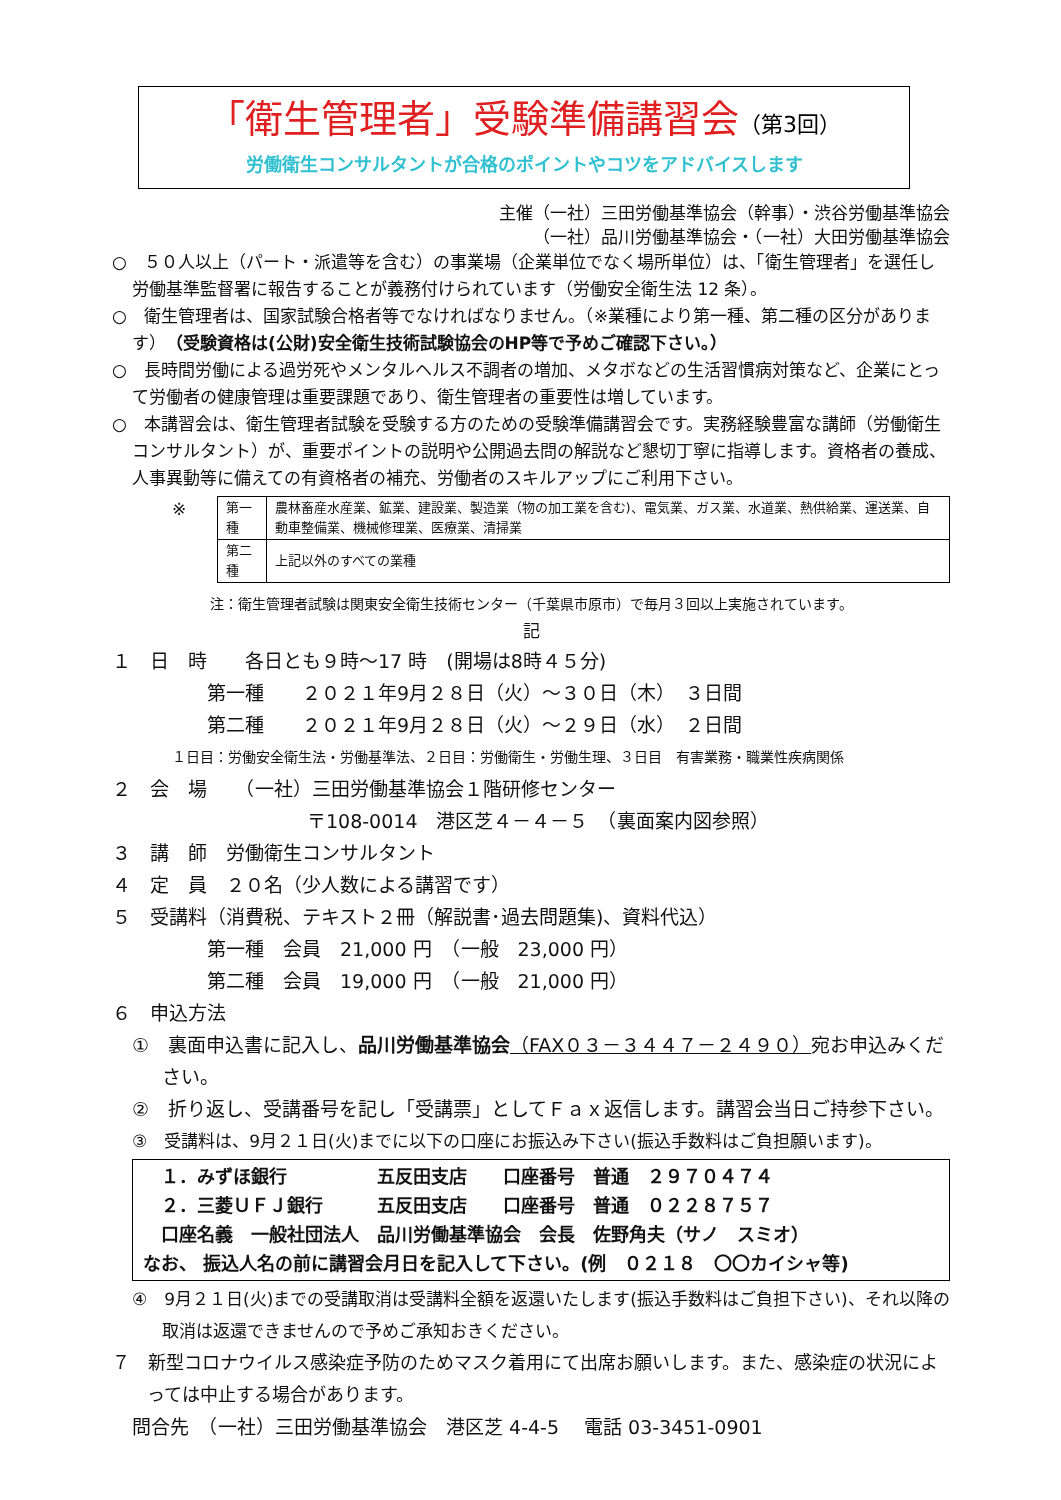「衛生管理者」受験準備講習会（第3回）
労働衛生コンサルタントが合格のポイントやコツをアドバイスします
主催（一社）三田労働基準協会（幹事）・渋谷労働基準協会
（一社）品川労働基準協会・（一社）大田労働基準協会
○　５０人以上（パート・派遣等を含む）の事業場（企業単位でなく場所単位）は、「衛生管理者」を選任し労働基準監督署に報告することが義務付けられています（労働安全衛生法 12 条）。
○　衛生管理者は、国家試験合格者等でなければなりません。（※業種により第一種、第二種の区分があります）（受験資格は(公財)安全衛生技術試験協会のHP等で予めご確認下さい。）
○　長時間労働による過労死やメンタルヘルス不調者の増加、メタボなどの生活習慣病対策など、企業にとって労働者の健康管理は重要課題であり、衛生管理者の重要性は増しています。
○　本講習会は、衛生管理者試験を受験する方のための受験準備講習会です。実務経験豊富な講師（労働衛生コンサルタント）が、重要ポイントの説明や公開過去問の解説など懇切丁寧に指導します。資格者の養成、人事異動等に備えての有資格者の補充、労働者のスキルアップにご利用下さい。
※
| 第一種 | 農林畜産水産業、鉱業、建設業、製造業（物の加工業を含む)、電気業、ガス業、水道業、熱供給業、運送業、自動車整備業、機械修理業、医療業、清掃業 |
| 第二種 | 上記以外のすべての業種 |
注：衛生管理者試験は関東安全衛生技術センター（千葉県市原市）で毎月３回以上実施されています。
記
１　日　時　　各日とも９時～17 時　(開場は8時４５分)
第一種　　２０２１年9月２８日（火）～３０日（木）　３日間
第二種　　２０２１年9月２８日（火）～２９日（水）　２日間
１日目：労働安全衛生法・労働基準法、２日目：労働衛生・労働生理、３日目　有害業務・職業性疾病関係
２　会　場　　（一社）三田労働基準協会１階研修センター
〒108-0014　港区芝４－４－５　（裏面案内図参照）
３　講　師　労働衛生コンサルタント
４　定　員　２０名（少人数による講習です）
５　受講料（消費税、テキスト２冊（解説書･過去問題集)、資料代込）
第一種　会員　21,000 円　（一般　23,000 円）
第二種　会員　19,000 円　（一般　21,000 円）
６　申込方法
①　裏面申込書に記入し、品川労働基準協会（FAX０３－３４４７－２４９０）宛お申込みください。
②　折り返し、受講番号を記し「受講票」としてＦａｘ返信します。講習会当日ご持参下さい。
③　受講料は、9月２１日(火)までに以下の口座にお振込み下さい(振込手数料はご負担願います)。
　１．みずほ銀行　　　　　五反田支店　　口座番号　普通　２９７０４７４
　２．三菱ＵＦＪ銀行　　　五反田支店　　口座番号　普通　０２２８７５７
　口座名義　一般社団法人　品川労働基準協会　会長　佐野角夫（サノ　スミオ）
なお、 振込人名の前に講習会月日を記入して下さい。(例　０２１８　〇〇カイシャ等)
④　9月２１日(火)までの受講取消は受講料全額を返還いたします(振込手数料はご負担下さい)、それ以降の取消は返還できませんので予めご承知おきください。
７　新型コロナウイルス感染症予防のためマスク着用にて出席お願いします。また、感染症の状況によっては中止する場合があります。
問合先　（一社）三田労働基準協会　港区芝 4-4-5　 電話 03-3451-0901